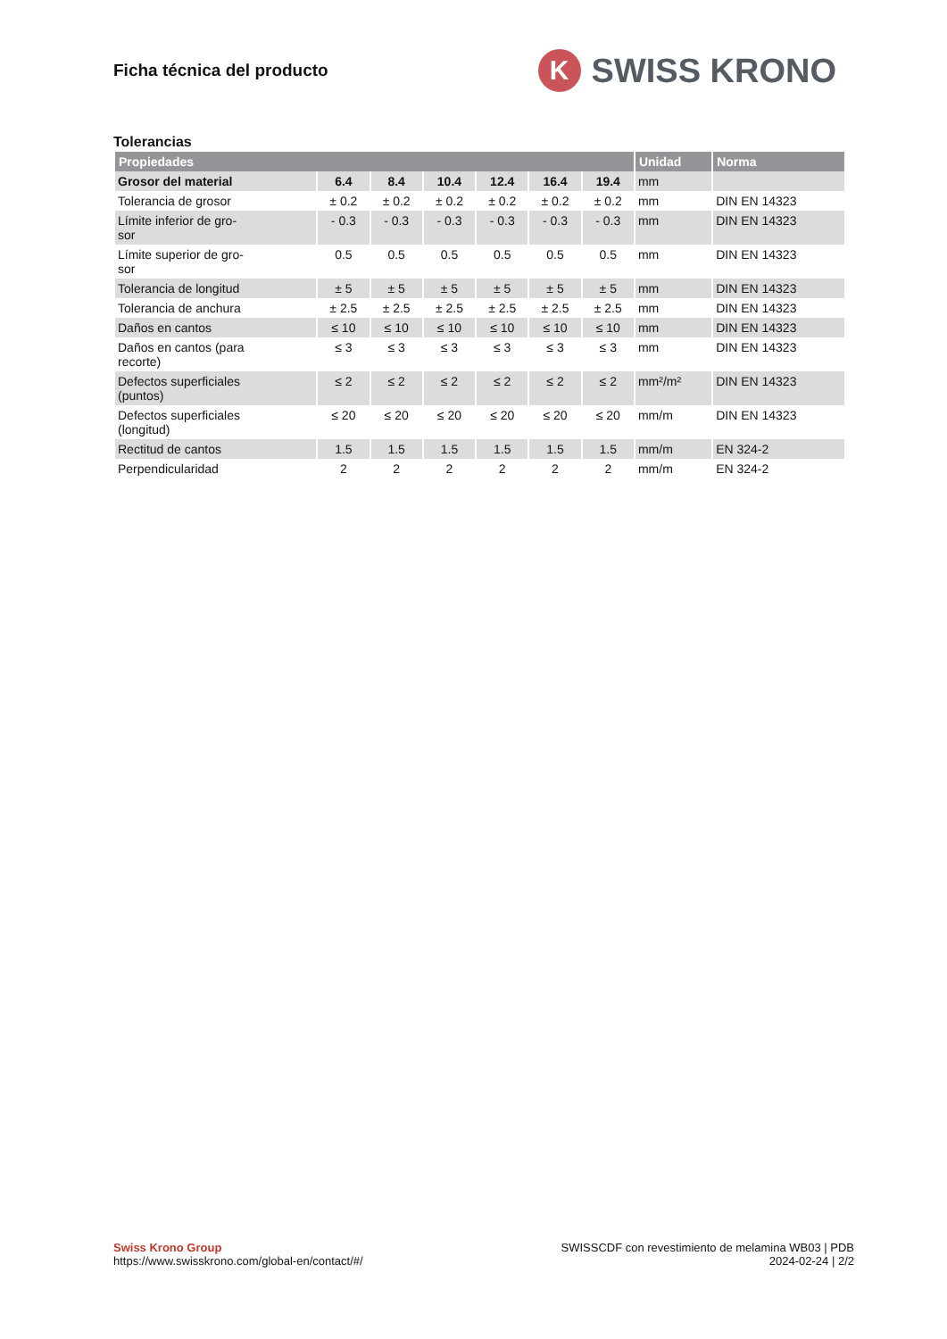Ficha técnica del producto
K
SWISS KRONO
Tolerancias
| Propiedades | | | | | | | Unidad | Norma |
| --- | --- | --- | --- | --- | --- | --- | --- | --- |
| Grosor del material | 6.4 | 8.4 | 10.4 | 12.4 | 16.4 | 19.4 | mm | |
| Tolerancia de grosor | ± 0.2 | ± 0.2 | ± 0.2 | ± 0.2 | ± 0.2 | ± 0.2 | mm | DIN EN 14323 |
| Límite inferior de gro- sor | - 0.3 | - 0.3 | - 0.3 | - 0.3 | - 0.3 | - 0.3 | mm | DIN EN 14323 |
| Límite superior de gro- sor | 0.5 | 0.5 | 0.5 | 0.5 | 0.5 | 0.5 | mm | DIN EN 14323 |
| Tolerancia de longitud | ± 5 | ± 5 | ± 5 | ± 5 | ± 5 | ± 5 | mm | DIN EN 14323 |
| Tolerancia de anchura | ± 2.5 | ± 2.5 | ± 2.5 | ± 2.5 | ± 2.5 | ± 2.5 | mm | DIN EN 14323 |
| Daños en cantos | ≤ 10 | ≤ 10 | ≤ 10 | ≤ 10 | ≤ 10 | ≤ 10 | mm | DIN EN 14323 |
| Daños en cantos (para recorte) | ≤ 3 | ≤ 3 | ≤ 3 | ≤ 3 | ≤ 3 | ≤ 3 | mm | DIN EN 14323 |
| Defectos superficiales (puntos) | ≤ 2 | ≤ 2 | ≤ 2 | ≤ 2 | ≤ 2 | ≤ 2 | mm²/m² | DIN EN 14323 |
| Defectos superficiales (longitud) | ≤ 20 | ≤ 20 | ≤ 20 | ≤ 20 | ≤ 20 | ≤ 20 | mm/m | DIN EN 14323 |
| Rectitud de cantos | 1.5 | 1.5 | 1.5 | 1.5 | 1.5 | 1.5 | mm/m | EN 324-2 |
| Perpendicularidad | 2 | 2 | 2 | 2 | 2 | 2 | mm/m | EN 324-2 |
Swiss Krono Group
https://www.swisskrono.com/global-en/contact/#/
SWISSCDF con revestimiento de melamina WB03 | PDB
2024-02-24 | 2/2